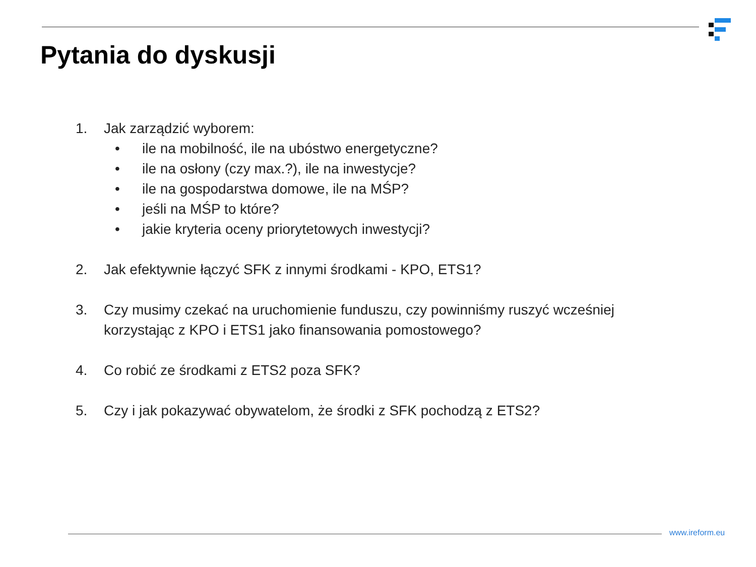Pytania do dyskusji
1. Jak zarządzić wyborem:
• ile na mobilność, ile na ubóstwo energetyczne?
• ile na osłony (czy max.?), ile na inwestycje?
• ile na gospodarstwa domowe, ile na MŚP?
• jeśli na MŚP to które?
• jakie kryteria oceny priorytetowych inwestycji?
2. Jak efektywnie łączyć SFK z innymi środkami - KPO, ETS1?
3. Czy musimy czekać na uruchomienie funduszu, czy powinniśmy ruszyć wcześniej
korzystając z KPO i ETS1 jako finansowania pomostowego?
4. Co robić ze środkami z ETS2 poza SFK?
5. Czy i jak pokazywać obywatelom, że środki z SFK pochodzą z ETS2?
www.ireform.eu